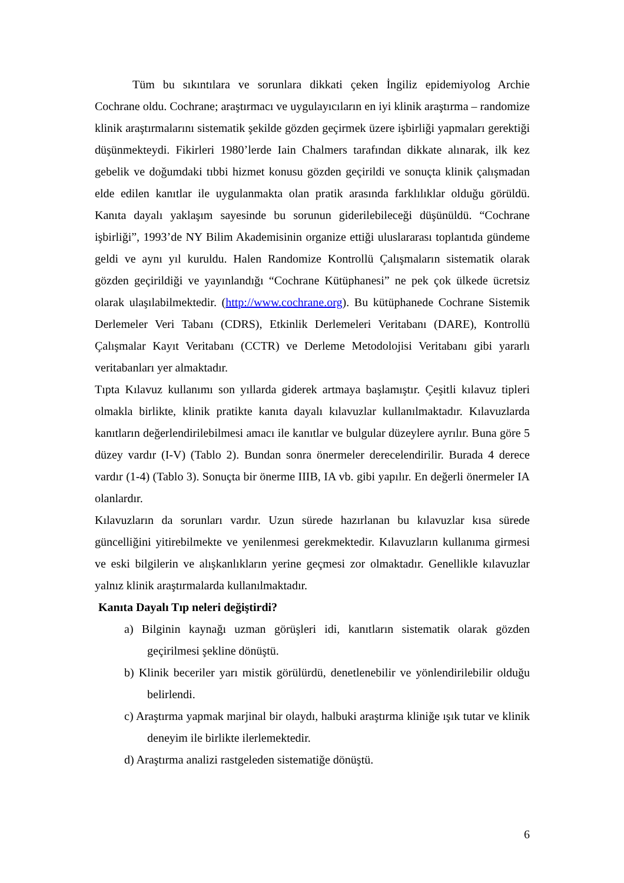Tüm bu sıkıntılara ve sorunlara dikkati çeken İngiliz epidemiyolog Archie Cochrane oldu. Cochrane; araştırmacı ve uygulayıcıların en iyi klinik araştırma – randomize klinik araştırmalarını sistematik şekilde gözden geçirmek üzere işbirliği yapmaları gerektiği düşünmekteydi. Fikirleri 1980’lerde Iain Chalmers tarafından dikkate alınarak, ilk kez gebelik ve doğumdaki tıbbi hizmet konusu gözden geçirildi ve sonuçta klinik çalışmadan elde edilen kanıtlar ile uygulanmakta olan pratik arasında farklılıklar olduğu görüldü. Kanıta dayalı yaklaşım sayesinde bu sorunun giderilebileceği düşünüldü. “Cochrane işbirliği”, 1993’de NY Bilim Akademisinin organize ettiği uluslararası toplantıda gündeme geldi ve aynı yıl kuruldu. Halen Randomize Kontrollü Çalışmaların sistematik olarak gözden geçirildiği ve yayınlandığı “Cochrane Kütüphanesi” ne pek çok ülkede ücretsiz olarak ulaşılabilmektedir. (http://www.cochrane.org). Bu kütüphanede Cochrane Sistemik Derlemeler Veri Tabanı (CDRS), Etkinlik Derlemeleri Veritabanı (DARE), Kontrollü Çalışmalar Kayıt Veritabanı (CCTR) ve Derleme Metodolojisi Veritabanı gibi yararlı veritabanları yer almaktadır.
Tıpta Kılavuz kullanımı son yıllarda giderek artmaya başlamıştır. Çeşitli kılavuz tipleri olmakla birlikte, klinik pratikte kanıta dayalı kılavuzlar kullanılmaktadır. Kılavuzlarda kanıtların değerlendirilebilmesi amacı ile kanıtlar ve bulgular düzeylere ayrılır. Buna göre 5 düzey vardır (I-V) (Tablo 2). Bundan sonra önermeler derecelendirilir. Burada 4 derece vardır (1-4) (Tablo 3). Sonuçta bir önerme IIIB, IA vb. gibi yapılır. En değerli önermeler IA olanlardır.
Kılavuzların da sorunları vardır. Uzun sürede hazırlanan bu kılavuzlar kısa sürede güncelliğini yitirebilmekte ve yenilenmesi gerekmektedir. Kılavuzların kullanıma girmesi ve eski bilgilerin ve alışkanlıkların yerine geçmesi zor olmaktadır. Genellikle kılavuzlar yalnız klinik araştırmalarda kullanılmaktadır.
Kanıta Dayalı Tıp neleri değiştirdi?
a) Bilginin kaynağı uzman görüşleri idi, kanıtların sistematik olarak gözden geçirilmesi şekline dönüştü.
b) Klinik beceriler yarı mistik görülürdü, denetlenebilir ve yönlendirilebilir olduğu belirlendi.
c) Araştırma yapmak marjinal bir olaydı, halbuki araştırma kliniğe ışık tutar ve klinik deneyim ile birlikte ilerlemektedir.
d) Araştırma analizi rastgeleden sistematiğe dönüştü.
6